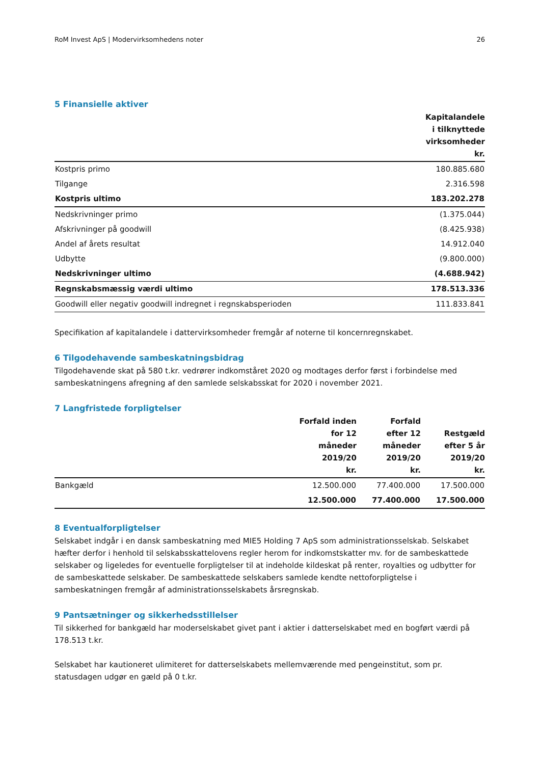RoM Invest ApS | Modervirksomhedens noter 26
5 Finansielle aktiver
| | Kapitalandele i tilknyttede virksomheder kr. |
| --- | --- |
| Kostpris primo | 180.885.680 |
| Tilgange | 2.316.598 |
| Kostpris ultimo | 183.202.278 |
| Nedskrivninger primo | (1.375.044) |
| Afskrivninger på goodwill | (8.425.938) |
| Andel af årets resultat | 14.912.040 |
| Udbytte | (9.800.000) |
| Nedskrivninger ultimo | (4.688.942) |
| Regnskabsmæssig værdi ultimo | 178.513.336 |
| Goodwill eller negativ goodwill indregnet i regnskabsperioden | 111.833.841 |
Specifikation af kapitalandele i dattervirksomheder fremgår af noterne til koncernregnskabet.
6 Tilgodehavende sambeskatningsbidrag
Tilgodehavende skat på 580 t.kr. vedrører indkomståret 2020 og modtages derfor først i forbindelse med sambeskatningens afregning af den samlede selskabsskat for 2020 i november 2021.
7 Langfristede forpligtelser
| | Forfald inden for 12 måneder 2019/20 kr. | Forfald efter 12 måneder 2019/20 kr. | Restgæld efter 5 år 2019/20 kr. |
| --- | --- | --- | --- |
| Bankgæld | 12.500.000 | 77.400.000 | 17.500.000 |
| | 12.500.000 | 77.400.000 | 17.500.000 |
8 Eventualforpligtelser
Selskabet indgår i en dansk sambeskatning med MIE5 Holding 7 ApS som administrationsselskab. Selskabet hæfter derfor i henhold til selskabsskattelovens regler herom for indkomstskatter mv. for de sambeskattede selskaber og ligeledes for eventuelle forpligtelser til at indeholde kildeskat på renter, royalties og udbytter for de sambeskattede selskaber. De sambeskattede selskabers samlede kendte nettoforpligtelse i sambeskatningen fremgår af administrationsselskabets årsregnskab.
9 Pantsætninger og sikkerhedsstillelser
Til sikkerhed for bankgæld har moderselskabet givet pant i aktier i datterselskabet med en bogført værdi på 178.513 t.kr.
Selskabet har kautioneret ulimiteret for datterselskabets mellemværende med pengeinstitut, som pr. statusdagen udgør en gæld på 0 t.kr.